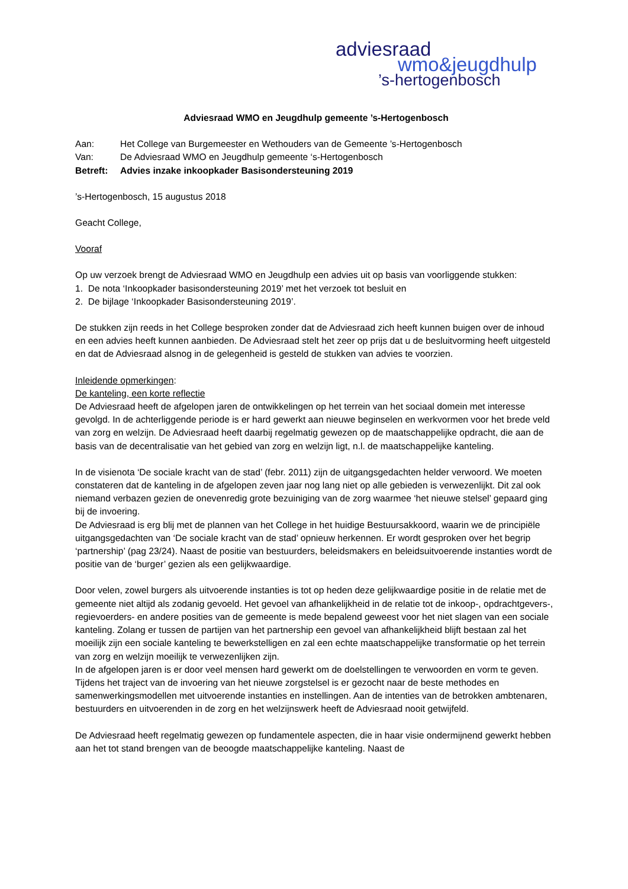adviesraad
wmo&jeugdhulp
’s-hertogenbosch
Adviesraad WMO en Jeugdhulp gemeente ’s-Hertogenbosch
Aan: Het College van Burgemeester en Wethouders van de Gemeente ’s-Hertogenbosch
Van: De Adviesraad WMO en Jeugdhulp gemeente ‘s-Hertogenbosch
Betreft: Advies inzake inkoopkader Basisondersteuning 2019
’s-Hertogenbosch, 15 augustus 2018
Geacht College,
Vooraf
Op uw verzoek brengt de Adviesraad WMO en Jeugdhulp een advies uit op basis van voorliggende stukken:
1. De nota ‘Inkoopkader basisondersteuning 2019’ met het verzoek tot besluit en
2. De bijlage ‘Inkoopkader Basisondersteuning 2019’.
De stukken zijn reeds in het College besproken zonder dat de Adviesraad zich heeft kunnen buigen over de inhoud en een advies heeft kunnen aanbieden. De Adviesraad stelt het zeer op prijs dat u de besluitvorming heeft uitgesteld en dat de Adviesraad alsnog in de gelegenheid is gesteld de stukken van advies te voorzien.
Inleidende opmerkingen:
De kanteling, een korte reflectie
De Adviesraad heeft de afgelopen jaren de ontwikkelingen op het terrein van het sociaal domein met interesse gevolgd. In de achterliggende periode is er hard gewerkt aan nieuwe beginselen en werkvormen voor het brede veld van zorg en welzijn. De Adviesraad heeft daarbij regelmatig gewezen op de maatschappelijke opdracht, die aan de basis van de decentralisatie van het gebied van zorg en welzijn ligt, n.l. de maatschappelijke kanteling.
In de visienota ‘De sociale kracht van de stad’ (febr. 2011) zijn de uitgangsgedachten helder verwoord. We moeten constateren dat de kanteling in de afgelopen zeven jaar nog lang niet op alle gebieden is verwezenlijkt. Dit zal ook niemand verbazen gezien de onevenredig grote bezuiniging van de zorg waarmee ‘het nieuwe stelsel’ gepaard ging bij de invoering.
De Adviesraad is erg blij met de plannen van het College in het huidige Bestuursakkoord, waarin we de principiële uitgangsgedachten van ‘De sociale kracht van de stad’ opnieuw herkennen. Er wordt gesproken over het begrip ‘partnership’ (pag 23/24). Naast de positie van bestuurders, beleidsmakers en beleidsuitvoerende instanties wordt de positie van de ‘burger’ gezien als een gelijkwaardige.
Door velen, zowel burgers als uitvoerende instanties is tot op heden deze gelijkwaardige positie in de relatie met de gemeente niet altijd als zodanig gevoeld. Het gevoel van afhankelijkheid in de relatie tot de inkoop-, opdrachtgevers-, regievoerders- en andere posities van de gemeente is mede bepalend geweest voor het niet slagen van een sociale kanteling. Zolang er tussen de partijen van het partnership een gevoel van afhankelijkheid blijft bestaan zal het moeilijk zijn een sociale kanteling te bewerkstelligen en zal een echte maatschappelijke transformatie op het terrein van zorg en welzijn moeilijk te verwezenlijken zijn.
In de afgelopen jaren is er door veel mensen hard gewerkt om de doelstellingen te verwoorden en vorm te geven. Tijdens het traject van de invoering van het nieuwe zorgstelsel is er gezocht naar de beste methodes en samenwerkingsmodellen met uitvoerende instanties en instellingen. Aan de intenties van de betrokken ambtenaren, bestuurders en uitvoerenden in de zorg en het welzijnswerk heeft de Adviesraad nooit getwijfeld.
De Adviesraad heeft regelmatig gewezen op fundamentele aspecten, die in haar visie ondermijnend gewerkt hebben aan het tot stand brengen van de beoogde maatschappelijke kanteling. Naast de